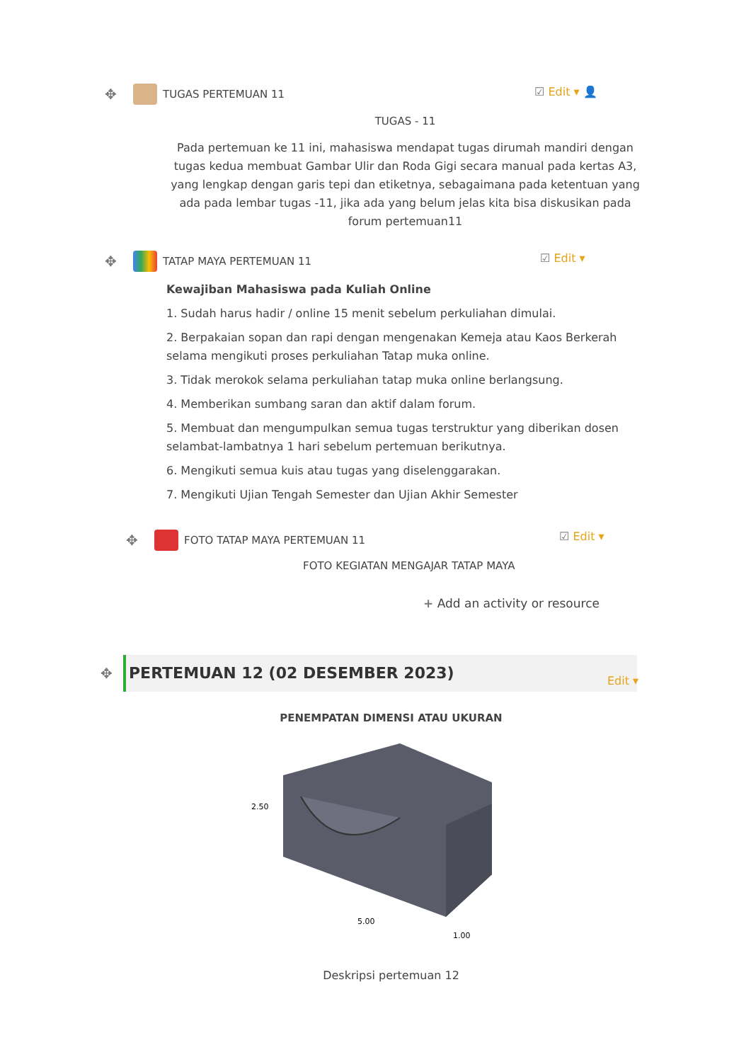✥ TUGAS PERTEMUAN 11 ☑ Edit ▾ 👤
TUGAS - 11
Pada pertemuan ke 11 ini, mahasiswa mendapat tugas dirumah mandiri dengan tugas kedua membuat Gambar Ulir dan Roda Gigi secara manual pada kertas A3, yang lengkap dengan garis tepi dan etiketnya, sebagaimana pada ketentuan yang ada pada lembar tugas -11, jika ada yang belum jelas kita bisa diskusikan pada forum pertemuan11
✥ TATAP MAYA PERTEMUAN 11 ☑ Edit ▾
Kewajiban Mahasiswa pada Kuliah Online
1. Sudah harus hadir / online 15 menit sebelum perkuliahan dimulai.
2. Berpakaian sopan dan rapi dengan mengenakan Kemeja atau Kaos Berkerah selama mengikuti proses perkuliahan Tatap muka online.
3. Tidak merokok selama perkuliahan tatap muka online berlangsung.
4. Memberikan sumbang saran dan aktif dalam forum.
5. Membuat dan mengumpulkan semua tugas terstruktur yang diberikan dosen selambat-lambatnya 1 hari sebelum pertemuan berikutnya.
6. Mengikuti semua kuis atau tugas yang diselenggarakan.
7. Mengikuti Ujian Tengah Semester dan Ujian Akhir Semester
✥ FOTO TATAP MAYA PERTEMUAN 11 ☑ Edit ▾
FOTO KEGIATAN MENGAJAR TATAP MAYA
+ Add an activity or resource
✥ PERTEMUAN 12 (02 DESEMBER 2023)
Edit ▾
PENEMPATAN DIMENSI ATAU UKURAN
2.50
5.00
1.00
Deskripsi pertemuan 12